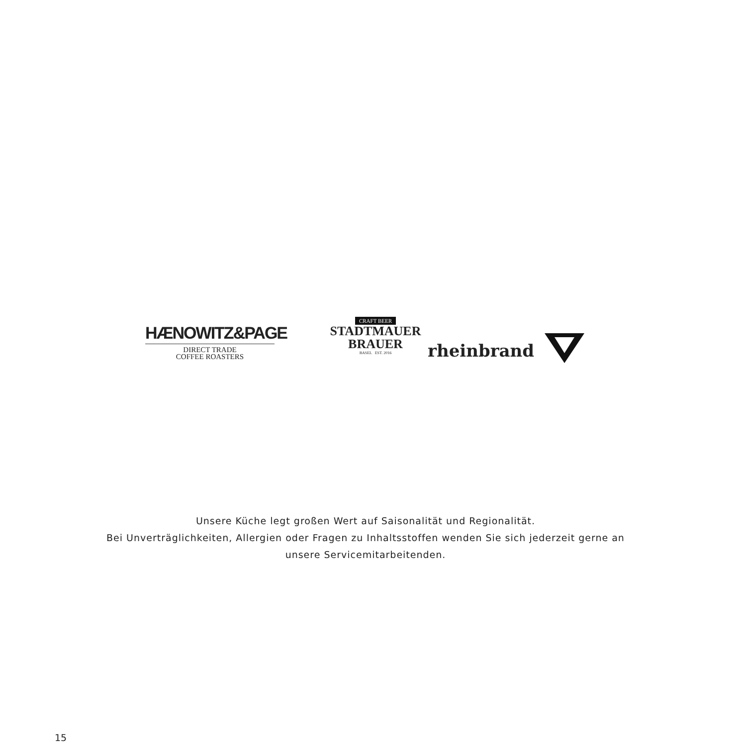HÆNOWITZ&PAGE
DIRECT TRADE
COFFEE ROASTERS
CRAFT BEER
STADTMAUER
BRAUER
BASEL EST. 2016
rheinbrand
Unsere Küche legt großen Wert auf Saisonalität und Regionalität.
Bei Unverträglichkeiten, Allergien oder Fragen zu Inhaltsstoffen wenden Sie sich jederzeit gerne an
unsere Servicemitarbeitenden.
15